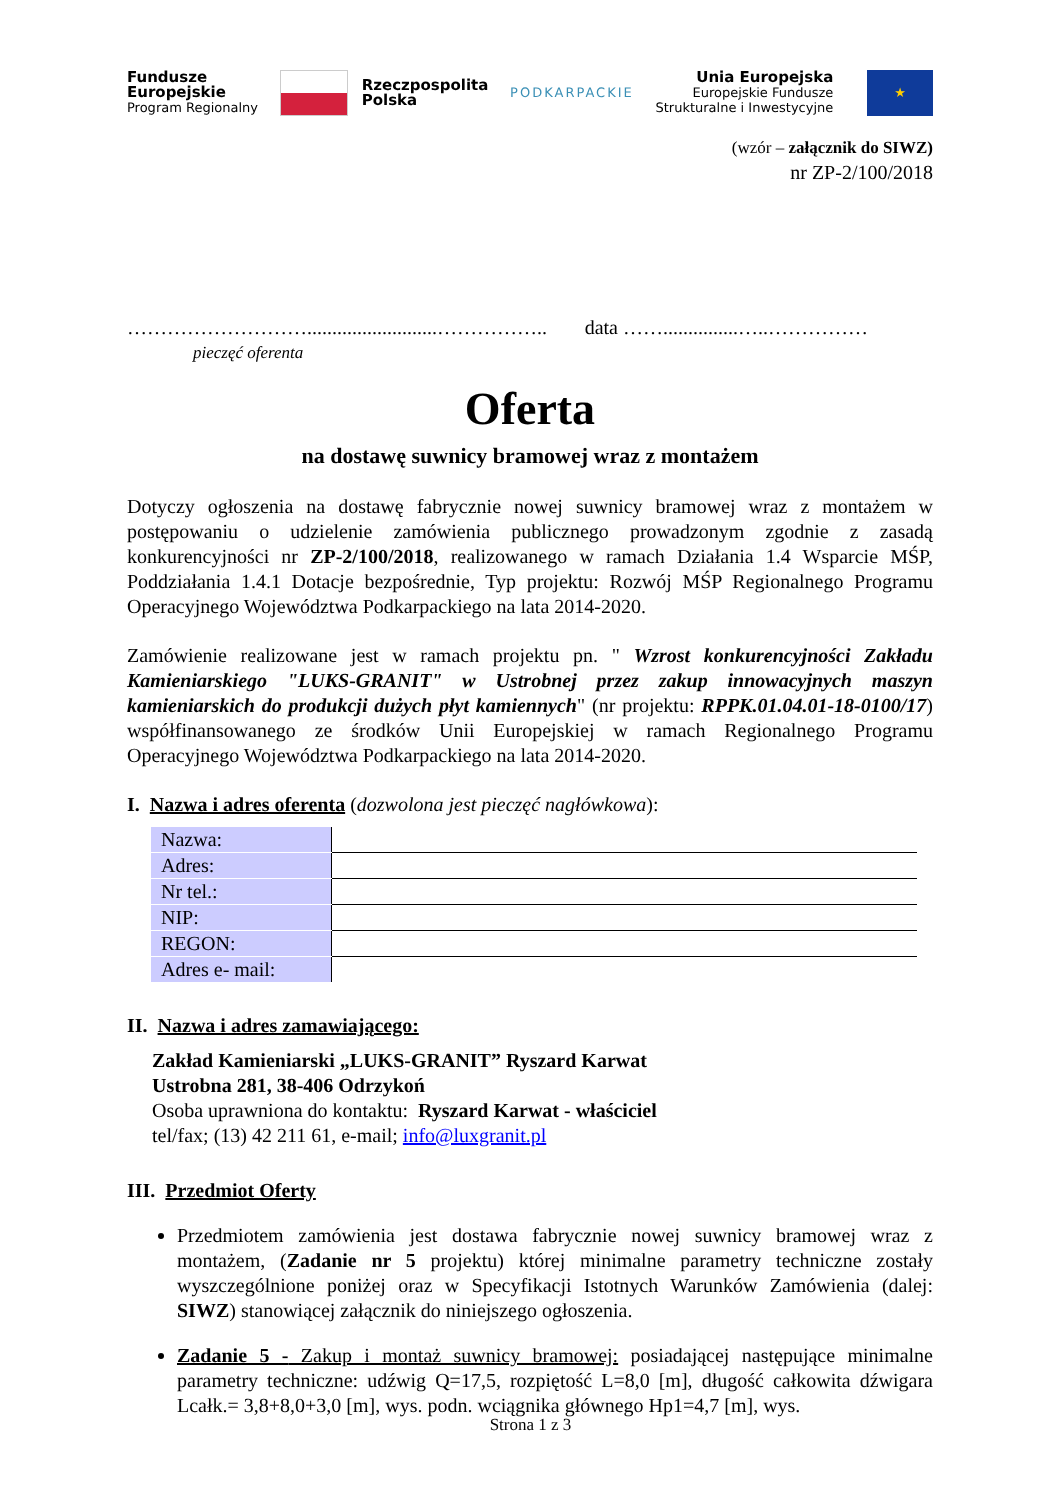Fundusze
Europejskie
Program Regionalny
Rzeczpospolita
Polska
PODKARPACKIE
Unia Europejska
Europejskie Fundusze
Strukturalne i Inwestycyjne
★
(wzór – załącznik do SIWZ)
nr ZP-2/100/2018
………………………..........................…………….. data ……...............…..……………
pieczęć oferenta
Oferta
na dostawę suwnicy bramowej wraz z montażem
Dotyczy ogłoszenia na dostawę fabrycznie nowej suwnicy bramowej wraz z montażem w postępowaniu o udzielenie zamówienia publicznego prowadzonym zgodnie z zasadą konkurencyjności nr ZP-2/100/2018, realizowanego w ramach Działania 1.4 Wsparcie MŚP, Poddziałania 1.4.1 Dotacje bezpośrednie, Typ projektu: Rozwój MŚP Regionalnego Programu Operacyjnego Województwa Podkarpackiego na lata 2014-2020.
Zamówienie realizowane jest w ramach projektu pn. " Wzrost konkurencyjności Zakładu Kamieniarskiego "LUKS-GRANIT" w Ustrobnej przez zakup innowacyjnych maszyn kamieniarskich do produkcji dużych płyt kamiennych" (nr projektu: RPPK.01.04.01-18-0100/17) współfinansowanego ze środków Unii Europejskiej w ramach Regionalnego Programu Operacyjnego Województwa Podkarpackiego na lata 2014-2020.
I. Nazwa i adres oferenta (dozwolona jest pieczęć nagłówkowa):
| Nazwa: | |
| Adres: | |
| Nr tel.: | |
| NIP: | |
| REGON: | |
| Adres e- mail: | |
II. Nazwa i adres zamawiającego:
Zakład Kamieniarski „LUKS-GRANIT” Ryszard Karwat
Ustrobna 281, 38-406 Odrzykoń
Osoba uprawniona do kontaktu: Ryszard Karwat - właściciel
tel/fax; (13) 42 211 61, e-mail; info@luxgranit.pl
III. Przedmiot Oferty
Przedmiotem zamówienia jest dostawa fabrycznie nowej suwnicy bramowej wraz z montażem, (Zadanie nr 5 projektu) której minimalne parametry techniczne zostały wyszczególnione poniżej oraz w Specyfikacji Istotnych Warunków Zamówienia (dalej: SIWZ) stanowiącej załącznik do niniejszego ogłoszenia.
Zadanie 5 - Zakup i montaż suwnicy bramowej: posiadającej następujące minimalne parametry techniczne: udźwig Q=17,5, rozpiętość L=8,0 [m], długość całkowita dźwigara Lcałk.= 3,8+8,0+3,0 [m], wys. podn. wciągnika głównego Hp1=4,7 [m], wys.
Strona 1 z 3